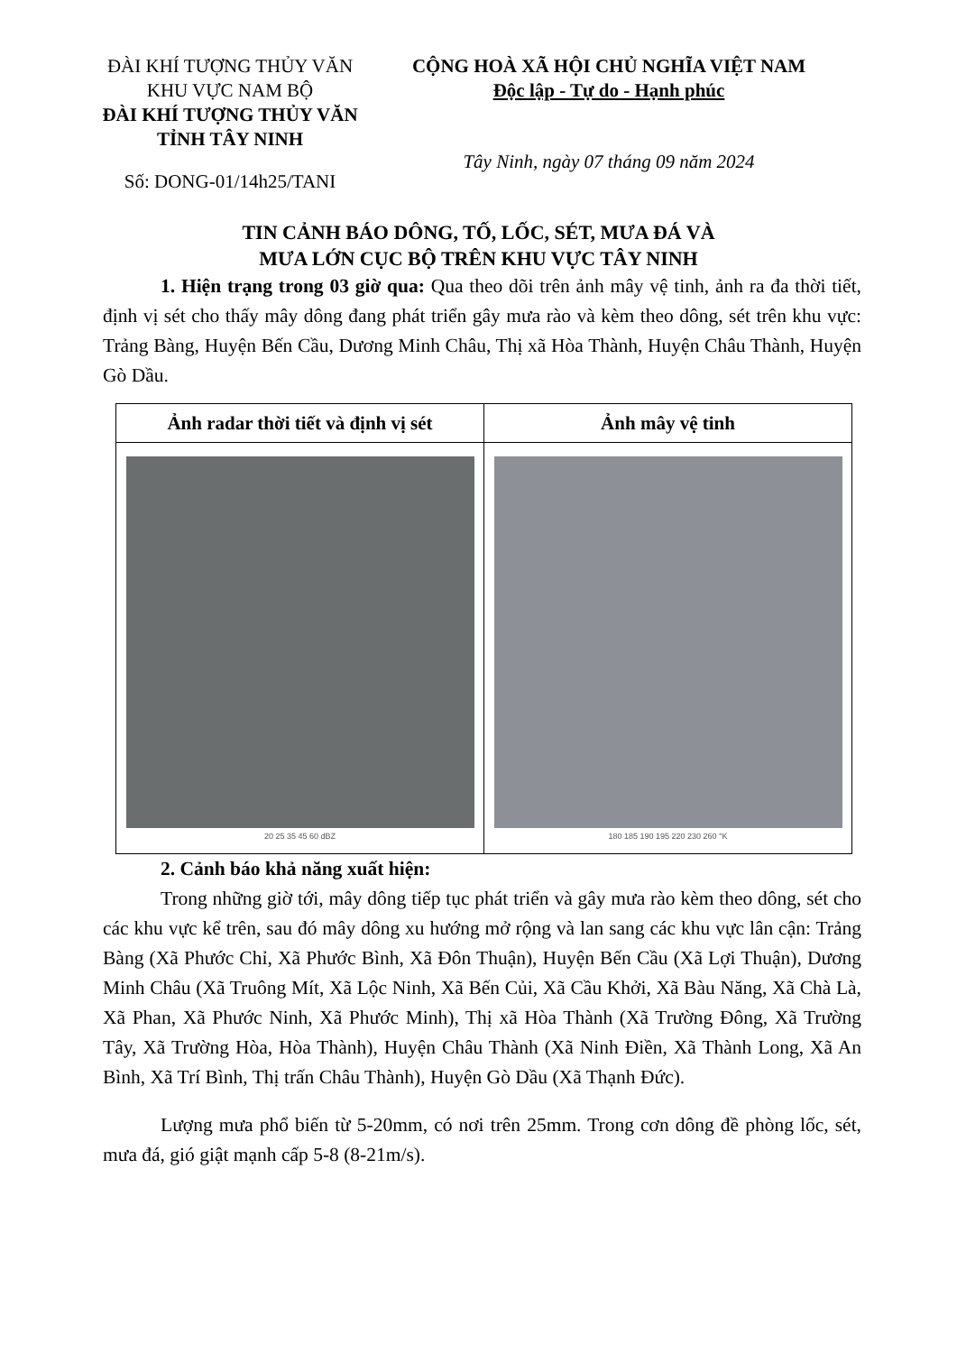ĐÀI KHÍ TƯỢNG THỦY VĂN
KHU VỰC NAM BỘ
ĐÀI KHÍ TƯỢNG THỦY VĂN
TỈNH TÂY NINH
Số: DONG-01/14h25/TANI
CỘNG HOÀ XÃ HỘI CHỦ NGHĨA VIỆT NAM
Độc lập - Tự do - Hạnh phúc
Tây Ninh, ngày 07 tháng 09 năm 2024
TIN CẢNH BÁO DÔNG, TỐ, LỐC, SÉT, MƯA ĐÁ VÀ
MƯA LỚN CỤC BỘ TRÊN KHU VỰC TÂY NINH
1. Hiện trạng trong 03 giờ qua: Qua theo dõi trên ảnh mây vệ tinh, ảnh ra đa thời tiết, định vị sét cho thấy mây dông đang phát triển gây mưa rào và kèm theo dông, sét trên khu vực: Trảng Bàng, Huyện Bến Cầu, Dương Minh Châu, Thị xã Hòa Thành, Huyện Châu Thành, Huyện Gò Dầu.
| Ảnh radar thời tiết và định vị sét | Ảnh mây vệ tinh |
| --- | --- |
| 20 25 35 45 60 dBZ | 180 185 190 195 220 230 260 °K |
2. Cảnh báo khả năng xuất hiện:
Trong những giờ tới, mây dông tiếp tục phát triển và gây mưa rào kèm theo dông, sét cho các khu vực kể trên, sau đó mây dông xu hướng mở rộng và lan sang các khu vực lân cận: Trảng Bàng (Xã Phước Chỉ, Xã Phước Bình, Xã Đôn Thuận), Huyện Bến Cầu (Xã Lợi Thuận), Dương Minh Châu (Xã Truông Mít, Xã Lộc Ninh, Xã Bến Củi, Xã Cầu Khởi, Xã Bàu Năng, Xã Chà Là, Xã Phan, Xã Phước Ninh, Xã Phước Minh), Thị xã Hòa Thành (Xã Trường Đông, Xã Trường Tây, Xã Trường Hòa, Hòa Thành), Huyện Châu Thành (Xã Ninh Điền, Xã Thành Long, Xã An Bình, Xã Trí Bình, Thị trấn Châu Thành), Huyện Gò Dầu (Xã Thạnh Đức).
Lượng mưa phổ biến từ 5-20mm, có nơi trên 25mm. Trong cơn dông đề phòng lốc, sét, mưa đá, gió giật mạnh cấp 5-8 (8-21m/s).